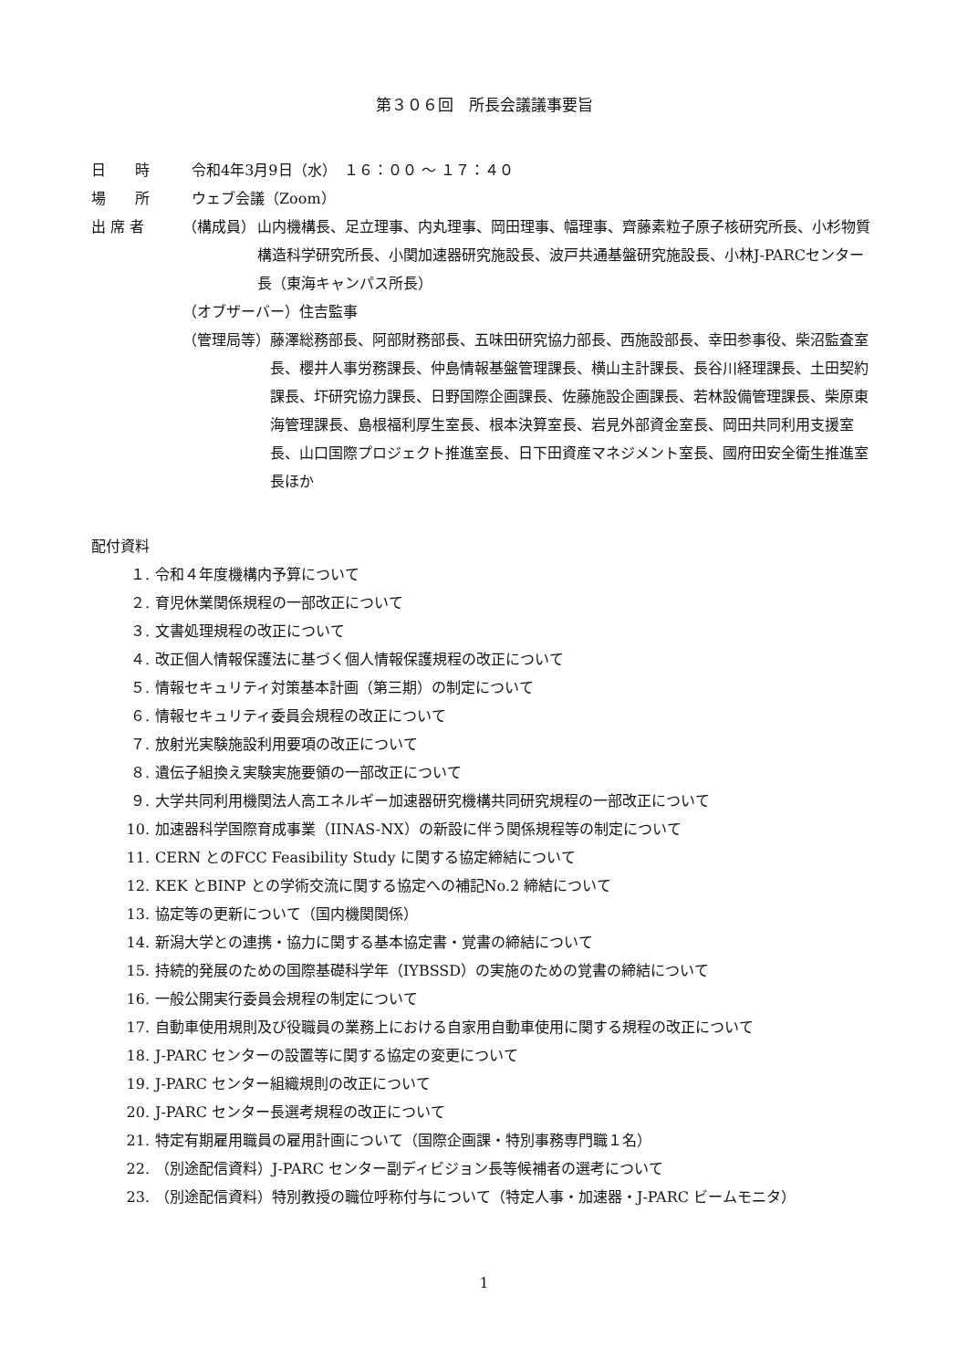第３０６回　所長会議議事要旨
日　　時 令和4年3月9日（水）　１６：００ ～ １７：４０
場　　所 ウェブ会議（Zoom）
出 席 者 （構成員） 山内機構長、足立理事、内丸理事、岡田理事、幅理事、齊藤素粒子原子核研究所長、小杉物質構造科学研究所長、小関加速器研究施設長、波戸共通基盤研究施設長、小林J-PARCセンター長（東海キャンパス所長）
（オブザーバー）住吉監事
（管理局等） 藤澤総務部長、阿部財務部長、五味田研究協力部長、西施設部長、幸田参事役、柴沼監査室長、櫻井人事労務課長、仲島情報基盤管理課長、横山主計課長、長谷川経理課長、土田契約課長、圷研究協力課長、日野国際企画課長、佐藤施設企画課長、若林設備管理課長、柴原東海管理課長、島根福利厚生室長、根本決算室長、岩見外部資金室長、岡田共同利用支援室長、山口国際プロジェクト推進室長、日下田資産マネジメント室長、國府田安全衛生推進室長ほか
配付資料
１. 令和４年度機構内予算について
２. 育児休業関係規程の一部改正について
３. 文書処理規程の改正について
４. 改正個人情報保護法に基づく個人情報保護規程の改正について
５. 情報セキュリティ対策基本計画（第三期）の制定について
６. 情報セキュリティ委員会規程の改正について
７. 放射光実験施設利用要項の改正について
８. 遺伝子組換え実験実施要領の一部改正について
９. 大学共同利用機関法人高エネルギー加速器研究機構共同研究規程の一部改正について
10. 加速器科学国際育成事業（IINAS-NX）の新設に伴う関係規程等の制定について
11. CERN とのFCC Feasibility Study に関する協定締結について
12. KEK とBINP との学術交流に関する協定への補記No.2 締結について
13. 協定等の更新について（国内機関関係）
14. 新潟大学との連携・協力に関する基本協定書・覚書の締結について
15. 持続的発展のための国際基礎科学年（IYBSSD）の実施のための覚書の締結について
16. 一般公開実行委員会規程の制定について
17. 自動車使用規則及び役職員の業務上における自家用自動車使用に関する規程の改正について
18. J-PARC センターの設置等に関する協定の変更について
19. J-PARC センター組織規則の改正について
20. J-PARC センター長選考規程の改正について
21. 特定有期雇用職員の雇用計画について（国際企画課・特別事務専門職１名）
22. （別途配信資料）J-PARC センター副ディビジョン長等候補者の選考について
23. （別途配信資料）特別教授の職位呼称付与について（特定人事・加速器・J-PARC ビームモニタ）
1